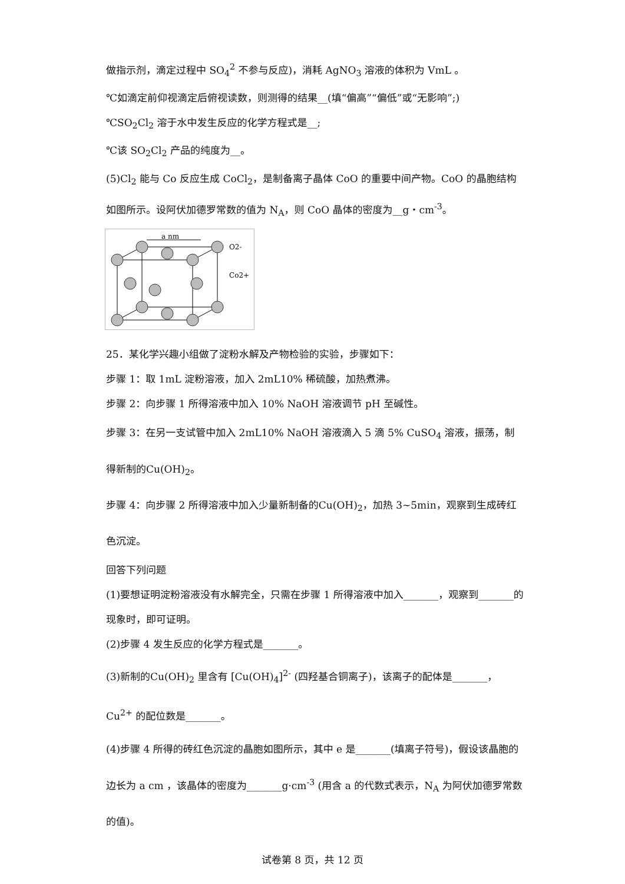做指示剂，滴定过程中 SO<sub>4</sub><sup>2</sup> 不参与反应)，消耗 AgNO<sub>3</sub> 溶液的体积为 VmL 。
℃如滴定前仰视滴定后俯视读数，则测得的结果__(填“偏高”“偏低”或“无影响”;)
℃SO<sub>2</sub>Cl<sub>2</sub> 溶于水中发生反应的化学方程式是__;
℃该 SO<sub>2</sub>Cl<sub>2</sub> 产品的纯度为__。
(5)Cl<sub>2</sub> 能与 Co 反应生成 CoCl<sub>2</sub>，是制备离子晶体 CoO 的重要中间产物。CoO 的晶胞结构如图所示。设阿伏加德罗常数的值为 N<sub>A</sub>，则 CoO 晶体的密度为__g・cm<sup>-3</sup>。
a nm
O2-
Co2+
25．某化学兴趣小组做了淀粉水解及产物检验的实验，步骤如下：
步骤 1：取 1mL 淀粉溶液，加入 2mL10% 稀硫酸，加热煮沸。
步骤 2：向步骤 1 所得溶液中加入 10% NaOH 溶液调节 pH 至碱性。
步骤 3：在另一支试管中加入 2mL10% NaOH 溶液滴入 5 滴 5% CuSO<sub>4</sub> 溶液，振荡，制得新制的Cu(OH)<sub>2</sub>。
步骤 4：向步骤 2 所得溶液中加入少量新制备的Cu(OH)<sub>2</sub>，加热 3~5min，观察到生成砖红色沉淀。
回答下列问题
(1)要想证明淀粉溶液没有水解完全，只需在步骤 1 所得溶液中加入_______，观察到_______的现象时，即可证明。
(2)步骤 4 发生反应的化学方程式是_______。
(3)新制的Cu(OH)<sub>2</sub> 里含有 [Cu(OH)<sub>4</sub>]<sup>2-</sup> (四羟基合铜离子)，该离子的配体是_______， Cu<sup>2+</sup> 的配位数是_______。
(4)步骤 4 所得的砖红色沉淀的晶胞如图所示，其中 e 是_______(填离子符号)，假设该晶胞的边长为 a cm ，该晶体的密度为_______g·cm<sup>-3</sup> (用含 a 的代数式表示，N<sub>A</sub> 为阿伏加德罗常数的值)。
试卷第 8 页，共 12 页